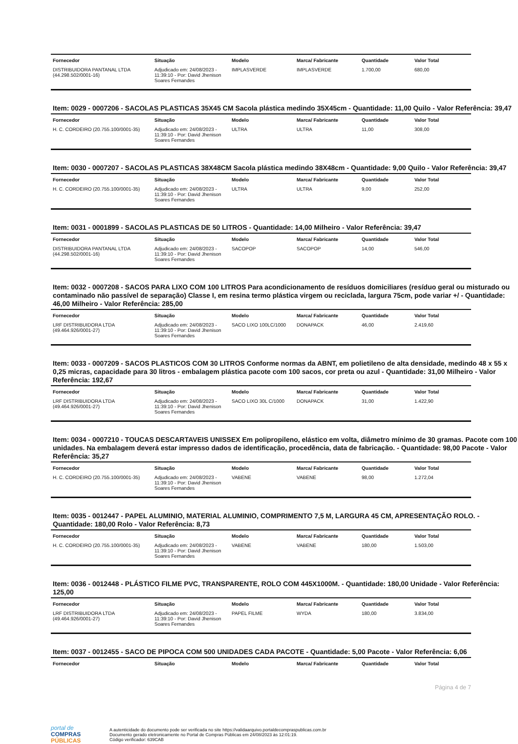| Fornecedor | Situação | Modelo | Marca/ Fabricante | Quantidade | Valor Total |
| --- | --- | --- | --- | --- | --- |
| DISTRIBUIDORA PANTANAL LTDA (44.298.502/0001-16) | Adjudicado em: 24/08/2023 - 11:39:10 - Por: David Jhenison Soares Fernandes | IMPLASVERDE | IMPLASVERDE | 1.700,00 | 680,00 |
Item: 0029 - 0007206 - SACOLAS PLASTICAS 35X45 CM Sacola plástica medindo 35X45cm - Quantidade: 11,00 Quilo - Valor Referência: 39,47
| Fornecedor | Situação | Modelo | Marca/ Fabricante | Quantidade | Valor Total |
| --- | --- | --- | --- | --- | --- |
| H. C. CORDEIRO (20.755.100/0001-35) | Adjudicado em: 24/08/2023 - 11:39:10 - Por: David Jhenison Soares Fernandes | ULTRA | ULTRA | 11,00 | 308,00 |
Item: 0030 - 0007207 - SACOLAS PLASTICAS 38X48CM Sacola plástica medindo 38X48cm - Quantidade: 9,00 Quilo - Valor Referência: 39,47
| Fornecedor | Situação | Modelo | Marca/ Fabricante | Quantidade | Valor Total |
| --- | --- | --- | --- | --- | --- |
| H. C. CORDEIRO (20.755.100/0001-35) | Adjudicado em: 24/08/2023 - 11:39:10 - Por: David Jhenison Soares Fernandes | ULTRA | ULTRA | 9,00 | 252,00 |
Item: 0031 - 0001899 - SACOLAS PLASTICAS DE 50 LITROS - Quantidade: 14,00 Milheiro - Valor Referência: 39,47
| Fornecedor | Situação | Modelo | Marca/ Fabricante | Quantidade | Valor Total |
| --- | --- | --- | --- | --- | --- |
| DISTRIBUIDORA PANTANAL LTDA (44.298.502/0001-16) | Adjudicado em: 24/08/2023 - 11:39:10 - Por: David Jhenison Soares Fernandes | SACOPOP | SACOPOP | 14,00 | 546,00 |
Item: 0032 - 0007208 - SACOS PARA LIXO COM 100 LITROS Para acondicionamento de resíduos domiciliares (resíduo geral ou misturado ou contaminado não passível de separação) Classe I, em resina termo plástica virgem ou reciclada, largura 75cm, pode variar +/ - Quantidade: 46,00 Milheiro - Valor Referência: 285,00
| Fornecedor | Situação | Modelo | Marca/ Fabricante | Quantidade | Valor Total |
| --- | --- | --- | --- | --- | --- |
| LRF DISTRIBUIDORA LTDA (49.464.926/0001-27) | Adjudicado em: 24/08/2023 - 11:39:10 - Por: David Jhenison Soares Fernandes | SACO LIXO 100LC/1000 | DONAPACK | 46,00 | 2.419,60 |
Item: 0033 - 0007209 - SACOS PLASTICOS COM 30 LITROS Conforme normas da ABNT, em polietileno de alta densidade, medindo 48 x 55 x 0,25 micras, capacidade para 30 litros - embalagem plástica pacote com 100 sacos, cor preta ou azul - Quantidade: 31,00 Milheiro - Valor Referência: 192,67
| Fornecedor | Situação | Modelo | Marca/ Fabricante | Quantidade | Valor Total |
| --- | --- | --- | --- | --- | --- |
| LRF DISTRIBUIDORA LTDA (49.464.926/0001-27) | Adjudicado em: 24/08/2023 - 11:39:10 - Por: David Jhenison Soares Fernandes | SACO LIXO 30L C/1000 | DONAPACK | 31,00 | 1.422,90 |
Item: 0034 - 0007210 - TOUCAS DESCARTAVEIS UNISSEX Em polipropileno, elástico em volta, diâmetro mínimo de 30 gramas. Pacote com 100 unidades. Na embalagem deverá estar impresso dados de identificação, procedência, data de fabricação. - Quantidade: 98,00 Pacote - Valor Referência: 35,27
| Fornecedor | Situação | Modelo | Marca/ Fabricante | Quantidade | Valor Total |
| --- | --- | --- | --- | --- | --- |
| H. C. CORDEIRO (20.755.100/0001-35) | Adjudicado em: 24/08/2023 - 11:39:10 - Por: David Jhenison Soares Fernandes | VABENE | VABENE | 98,00 | 1.272,04 |
Item: 0035 - 0012447 - PAPEL ALUMINIO, MATERIAL ALUMINIO, COMPRIMENTO 7,5 M, LARGURA 45 CM, APRESENTAÇÃO ROLO. - Quantidade: 180,00 Rolo - Valor Referência: 8,73
| Fornecedor | Situação | Modelo | Marca/ Fabricante | Quantidade | Valor Total |
| --- | --- | --- | --- | --- | --- |
| H. C. CORDEIRO (20.755.100/0001-35) | Adjudicado em: 24/08/2023 - 11:39:10 - Por: David Jhenison Soares Fernandes | VABENE | VABENE | 180,00 | 1.503,00 |
Item: 0036 - 0012448 - PLÁSTICO FILME PVC, TRANSPARENTE, ROLO COM 445X1000M. - Quantidade: 180,00 Unidade - Valor Referência: 125,00
| Fornecedor | Situação | Modelo | Marca/ Fabricante | Quantidade | Valor Total |
| --- | --- | --- | --- | --- | --- |
| LRF DISTRIBUIDORA LTDA (49.464.926/0001-27) | Adjudicado em: 24/08/2023 - 11:39:10 - Por: David Jhenison Soares Fernandes | PAPEL FILME | WYDA | 180,00 | 3.834,00 |
Item: 0037 - 0012455 - SACO DE PIPOCA COM 500 UNIDADES CADA PACOTE - Quantidade: 5,00 Pacote - Valor Referência: 6,06
| Fornecedor | Situação | Modelo | Marca/ Fabricante | Quantidade | Valor Total |
| --- | --- | --- | --- | --- | --- |
Página 4 de 7
portal de
COMPRAS
PÚBLICAS
A autenticidade do documento pode ser verificada no site https://validaarquivo.portaldecompraspublicas.com.br
Documento gerado eletronicamente no Portal de Compras Públicas em 24/08/2023 às 12:01:19.
Código verificador: 639CAB